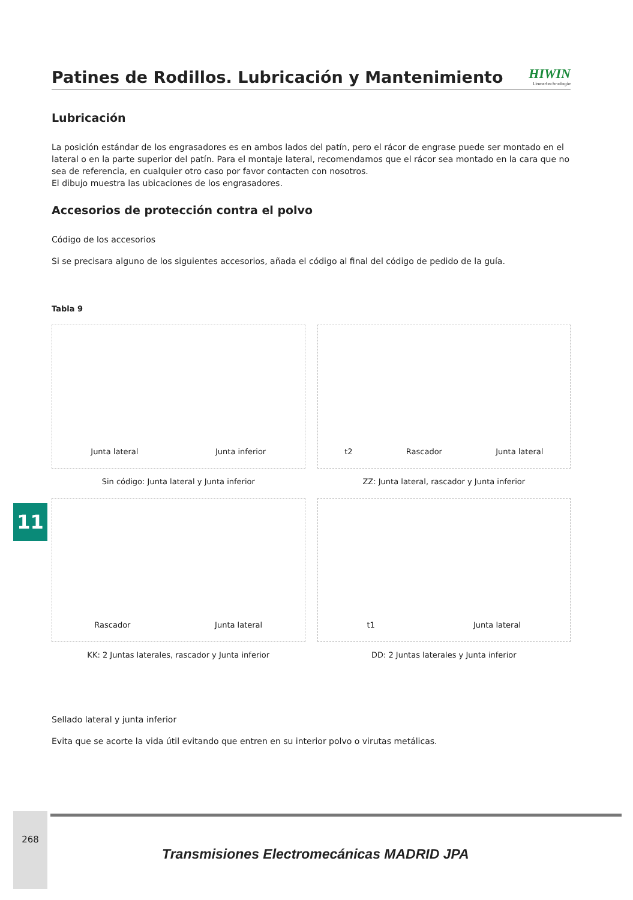Patines de Rodillos. Lubricación y Mantenimiento
HIWIN
Lineartechnologie
Lubricación
La posición estándar de los engrasadores es en ambos lados del patín, pero el rácor de engrase puede ser montado en el lateral o en la parte superior del patín. Para el montaje lateral, recomendamos que el rácor sea montado en la cara que no sea de referencia, en cualquier otro caso por favor contacten con nosotros.
El dibujo muestra las ubicaciones de los engrasadores.
Accesorios de protección contra el polvo
Código de los accesorios
Si se precisara alguno de los siguientes accesorios, añada el código al final del código de pedido de la guía.
Tabla 9
Junta lateral Junta inferior
Sin código: Junta lateral y Junta inferior
t2 Rascador Junta lateral
ZZ: Junta lateral, rascador y Junta inferior
Rascador Junta lateral
KK: 2 Juntas laterales, rascador y Junta inferior
t1 Junta lateral
DD: 2 Juntas laterales y Junta inferior
Sellado lateral y junta inferior
Evita que se acorte la vida útil evitando que entren en su interior polvo o virutas metálicas.
11
268
Transmisiones Electromecánicas MADRID JPA